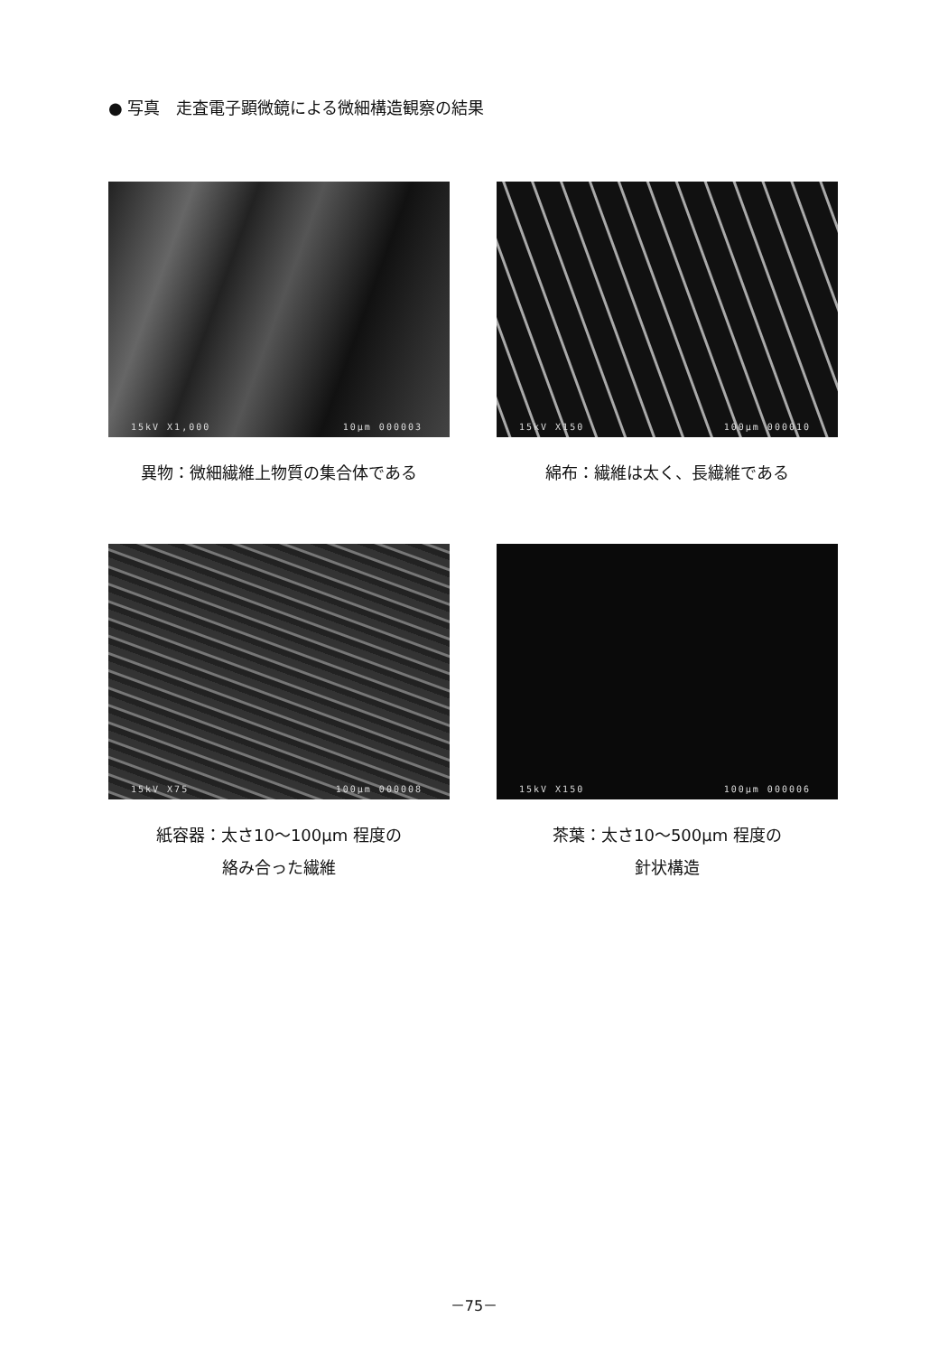● 写真　走査電子顕微鏡による微細構造観察の結果
15kV X1,000 10μm 000003
異物：微細繊維上物質の集合体である
15kV X150 100μm 000010
綿布：繊維は太く、長繊維である
15kV X75 100μm 000008
紙容器：太さ10～100μm 程度の
絡み合った繊維
15kV X150 100μm 000006
茶葉：太さ10～500μm 程度の
針状構造
－75－